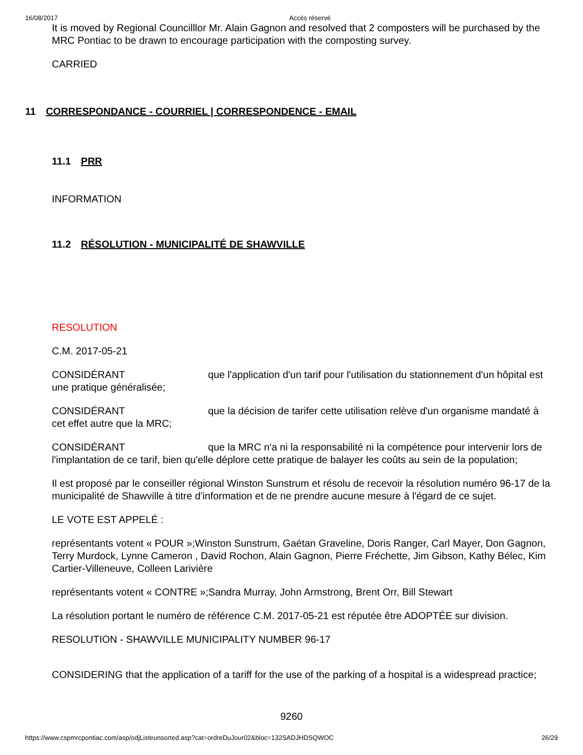16/08/2017 Accès réservé
It is moved by Regional Councilllor Mr. Alain Gagnon and resolved that 2 composters will be purchased by the MRC Pontiac to be drawn to encourage participation with the composting survey.
CARRIED
11 CORRESPONDANCE - COURRIEL | CORRESPONDENCE - EMAIL
11.1 PRR
INFORMATION
11.2 RÉSOLUTION - MUNICIPALITÉ DE SHAWVILLE
RESOLUTION
C.M. 2017-05-21
CONSIDÉRANT que l'application d'un tarif pour l'utilisation du stationnement d'un hôpital est une pratique généralisée;
CONSIDÉRANT que la décision de tarifer cette utilisation relève d'un organisme mandaté à cet effet autre que la MRC;
CONSIDÉRANT que la MRC n'a ni la responsabilité ni la compétence pour intervenir lors de l'implantation de ce tarif, bien qu'elle déplore cette pratique de balayer les coûts au sein de la population;
Il est proposé par le conseiller régional Winston Sunstrum et résolu de recevoir la résolution numéro 96-17 de la municipalité de Shawville à titre d'information et de ne prendre aucune mesure à l'égard de ce sujet.
LE VOTE EST APPELÉ :
représentants votent « POUR »;Winston Sunstrum, Gaétan Graveline, Doris Ranger, Carl Mayer, Don Gagnon, Terry Murdock, Lynne Cameron , David Rochon, Alain Gagnon, Pierre Fréchette, Jim Gibson, Kathy Bélec, Kim Cartier-Villeneuve, Colleen Larivière
représentants votent « CONTRE »;Sandra Murray, John Armstrong, Brent Orr, Bill Stewart
La résolution portant le numéro de référence C.M. 2017-05-21 est réputée être ADOPTÉE sur division.
RESOLUTION - SHAWVILLE MUNICIPALITY NUMBER 96-17
CONSIDERING that the application of a tariff for the use of the parking of a hospital is a widespread practice;
9260
https://www.cspmrcpontiac.com/asp/odjListeunsorted.asp?cat=ordreDuJour02&bloc=132SADJHDSQWOC 26/29